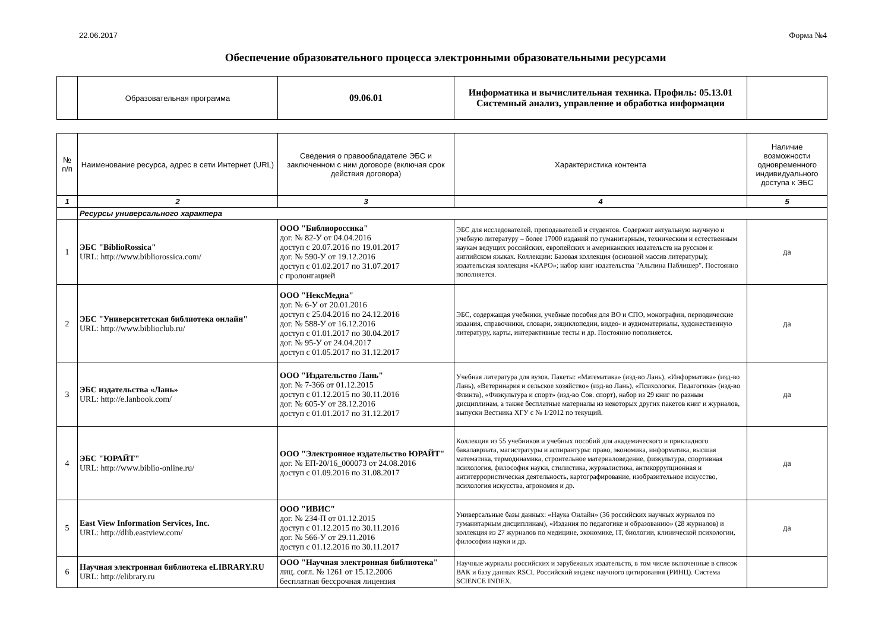22.06.2017 Форма №4
Обеспечение образовательного процесса электронными образовательными ресурсами
| | Образовательная программа | 09.06.01 | Информатика и вычислительная техника. Профиль: 05.13.01 Системный анализ, управление и обработка информации | |
| № п/п | Наименование ресурса, адрес в сети Интернет (URL) | Сведения о правообладателе ЭБС и заключенном с ним договоре (включая срок действия договора) | Характеристика контента | Наличие возможности одновременного индивидуального доступа к ЭБС |
| --- | --- | --- | --- | --- |
| 1 | 2 | 3 | 4 | 5 |
| | Ресурсы универсального характера | | | |
| 1 | ЭБС "BiblioRossica" URL: http://www.bibliorossica.com/ | ООО "Библиороссика" дог. № 82-У от 04.04.2016 доступ с 20.07.2016 по 19.01.2017 дог. № 590-У от 19.12.2016 доступ с 01.02.2017 по 31.07.2017 с пролонгацией | ЭБС для исследователей, преподавателей и студентов. Содержит актуальную научную и учебную литературу – более 17000 изданий по гуманитарным, техническим и естественным наукам ведущих российских, европейских и американских издательств на русском и английском языках. Коллекции: Базовая коллекция (основной массив литературы); издательская коллекция «КАРО»; набор книг издательства "Альпина Паблишер". Постоянно пополняется. | да |
| 2 | ЭБС "Университетская библиотека онлайн" URL: http://www.biblioclub.ru/ | ООО "НексМедиа" дог. № 6-У от 20.01.2016 доступ с 25.04.2016 по 24.12.2016 дог. № 588-У от 16.12.2016 доступ с 01.01.2017 по 30.04.2017 дог. № 95-У от 24.04.2017 доступ с 01.05.2017 по 31.12.2017 | ЭБС, содержащая учебники, учебные пособия для ВО и СПО, монографии, периодические издания, справочники, словари, энциклопедии, видео- и аудиоматериалы, художественную литературу, карты, интерактивные тесты и др. Постоянно пополняется. | да |
| 3 | ЭБС издательства «Лань» URL: http://e.lanbook.com/ | ООО "Издательство Лань" дог. № 7-366 от 01.12.2015 доступ с 01.12.2015 по 30.11.2016 дог. № 605-У от 28.12.2016 доступ с 01.01.2017 по 31.12.2017 | Учебная литература для вузов. Пакеты: «Математика» (изд-во Лань), «Информатика» (изд-во Лань), «Ветеринария и сельское хозяйство» (изд-во Лань), «Психология. Педагогика» (изд-во Флинта), «Физкультура и спорт» (изд-во Сов. спорт), набор из 29 книг по разным дисциплинам, а также бесплатные материалы из некоторых других пакетов книг и журналов, выпуски Вестника ХГУ с № 1/2012 по текущий. | да |
| 4 | ЭБС "ЮРАЙТ" URL: http://www.biblio-online.ru/ | ООО "Электронное издательство ЮРАЙТ" дог. № ЕП-20/16_000073 от 24.08.2016 доступ с 01.09.2016 по 31.08.2017 | Коллекция из 55 учебников и учебных пособий для академического и прикладного бакалавриата, магистратуры и аспирантуры: право, экономика, информатика, высшая математика, термодинамика, строительное материаловедение, физкультура, спортивная психология, философия науки, стилистика, журналистика, антикоррупционная и антитеррористическая деятельность, картографирование, изобразительное искусство, психология искусства, агрономия и др. | да |
| 5 | East View Information Services, Inc. URL: http://dlib.eastview.com/ | ООО "ИВИС" дог. № 234-П от 01.12.2015 доступ с 01.12.2015 по 30.11.2016 дог. № 566-У от 29.11.2016 доступ с 01.12.2016 по 30.11.2017 | Универсальные базы данных: «Наука Онлайн» (36 российских научных журналов по гуманитарным дисциплинам), «Издания по педагогике и образованию» (28 журналов) и коллекция из 27 журналов по медицине, экономике, IT, биологии, клинической психологии, философии науки и др. | да |
| 6 | Научная электронная библиотека eLIBRARY.RU URL: http://elibrary.ru | ООО "Научная электронная библиотека" лиц. согл. № 1261 от 15.12.2006 бесплатная бессрочная лицензия | Научные журналы российских и зарубежных издательств, в том числе включенные в список ВАК и базу данных RSCI. Российский индекс научного цитирования (РИНЦ). Система SCIENCE INDEX. | |